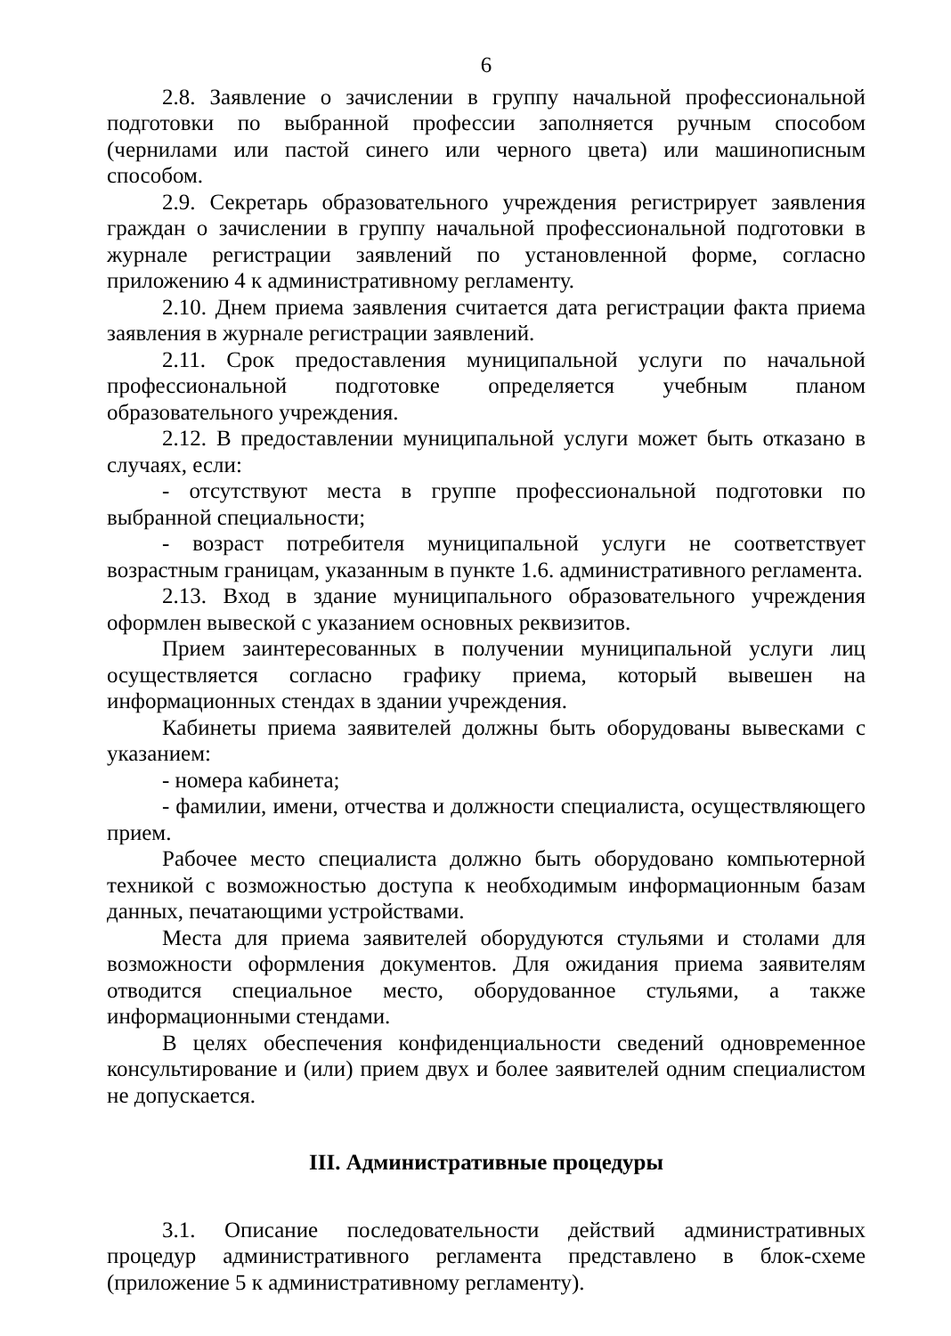6
2.8. Заявление о зачислении в группу начальной профессиональной подготовки по выбранной профессии заполняется ручным способом (чернилами или пастой синего или черного цвета) или машинописным способом.
2.9. Секретарь образовательного учреждения регистрирует заявления граждан о зачислении в группу начальной профессиональной подготовки в журнале регистрации заявлений по установленной форме, согласно приложению 4 к административному регламенту.
2.10. Днем приема заявления считается дата регистрации факта приема заявления в журнале регистрации заявлений.
2.11. Срок предоставления муниципальной услуги по начальной профессиональной подготовке определяется учебным планом образовательного учреждения.
2.12. В предоставлении муниципальной услуги может быть отказано в случаях, если:
- отсутствуют места в группе профессиональной подготовки по выбранной специальности;
- возраст потребителя муниципальной услуги не соответствует возрастным границам, указанным в пункте 1.6. административного регламента.
2.13. Вход в здание муниципального образовательного учреждения оформлен вывеской с указанием основных реквизитов.
Прием заинтересованных в получении муниципальной услуги лиц осуществляется согласно графику приема, который вывешен на информационных стендах в здании учреждения.
Кабинеты приема заявителей должны быть оборудованы вывесками с указанием:
- номера кабинета;
- фамилии, имени, отчества и должности специалиста, осуществляющего прием.
Рабочее место специалиста должно быть оборудовано компьютерной техникой с возможностью доступа к необходимым информационным базам данных, печатающими устройствами.
Места для приема заявителей оборудуются стульями и столами для возможности оформления документов. Для ожидания приема заявителям отводится специальное место, оборудованное стульями, а также информационными стендами.
В целях обеспечения конфиденциальности сведений одновременное консультирование и (или) прием двух и более заявителей одним специалистом не допускается.
III. Административные процедуры
3.1. Описание последовательности действий административных процедур административного регламента представлено в блок-схеме (приложение 5 к административному регламенту).